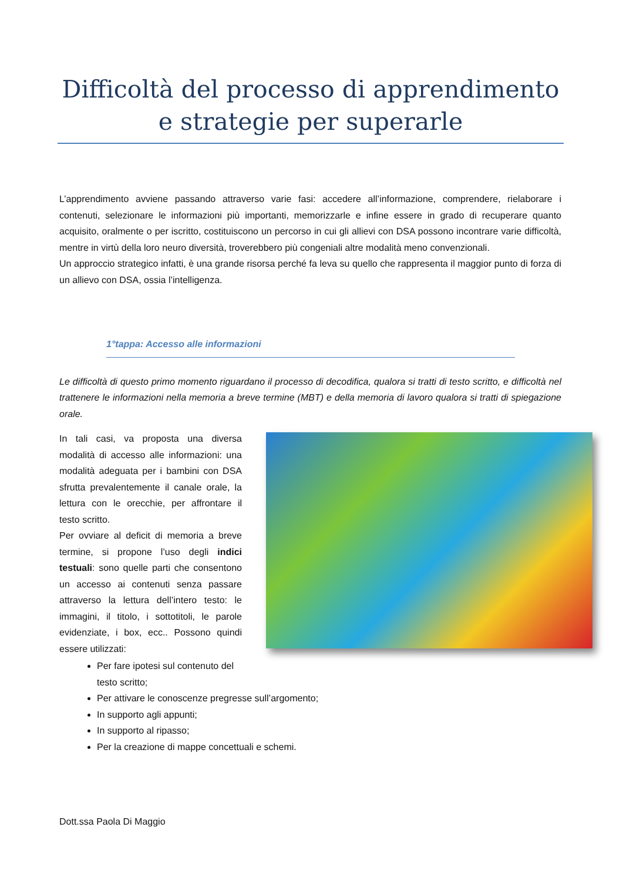Difficoltà del processo di apprendimento
e strategie per superarle
L’apprendimento avviene passando attraverso varie fasi: accedere all’informazione, comprendere, rielaborare i contenuti, selezionare le informazioni più importanti, memorizzarle e infine essere in grado di recuperare quanto acquisito, oralmente o per iscritto, costituiscono un percorso in cui gli allievi con DSA possono incontrare varie difficoltà, mentre in virtù della loro neuro diversità, troverebbero più congeniali altre modalità meno convenzionali.
Un approccio strategico infatti, è una grande risorsa perché fa leva su quello che rappresenta il maggior punto di forza di un allievo con DSA, ossia l’intelligenza.
1°tappa: Accesso alle informazioni
Le difficoltà di questo primo momento riguardano il processo di decodifica, qualora si tratti di testo scritto, e difficoltà nel trattenere le informazioni nella memoria a breve termine (MBT) e della memoria di lavoro qualora si tratti di spiegazione orale.
In tali casi, va proposta una diversa modalità di accesso alle informazioni: una modalità adeguata per i bambini con DSA sfrutta prevalentemente il canale orale, la lettura con le orecchie, per affrontare il testo scritto.
Per ovviare al deficit di memoria a breve termine, si propone l’uso degli indici testuali: sono quelle parti che consentono un accesso ai contenuti senza passare attraverso la lettura dell’intero testo: le immagini, il titolo, i sottotitoli, le parole evidenziate, i box, ecc.. Possono quindi essere utilizzati:
Per fare ipotesi sul contenuto del testo scritto;
Per attivare le conoscenze pregresse sull’argomento;
In supporto agli appunti;
In supporto al ripasso;
Per la creazione di mappe concettuali e schemi.
Dott.ssa Paola Di Maggio